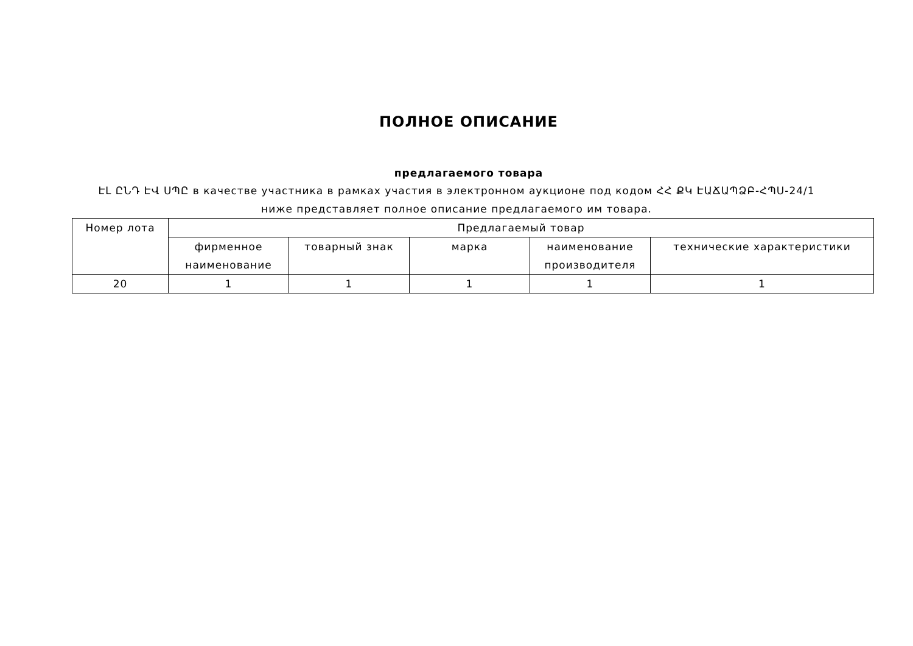ПОЛНОЕ ОПИСАНИЕ
предлагаемого товара
ԷԼ ԸՆԴ ԷՎ ՍՊԸ в качестве участника в рамках участия в электронном аукционе под кодом ՀՀ ՔԿ ԷԱՃԱՊՁԲ-ՀՊՍ-24/1 ниже представляет полное описание предлагаемого им товара.
| Номер лота | Предлагаемый товар | | | | |
| --- | --- | --- | --- | --- | --- |
| | фирменное наименование | товарный знак | марка | наименование производителя | технические характеристики |
| 20 | 1 | 1 | 1 | 1 | 1 |